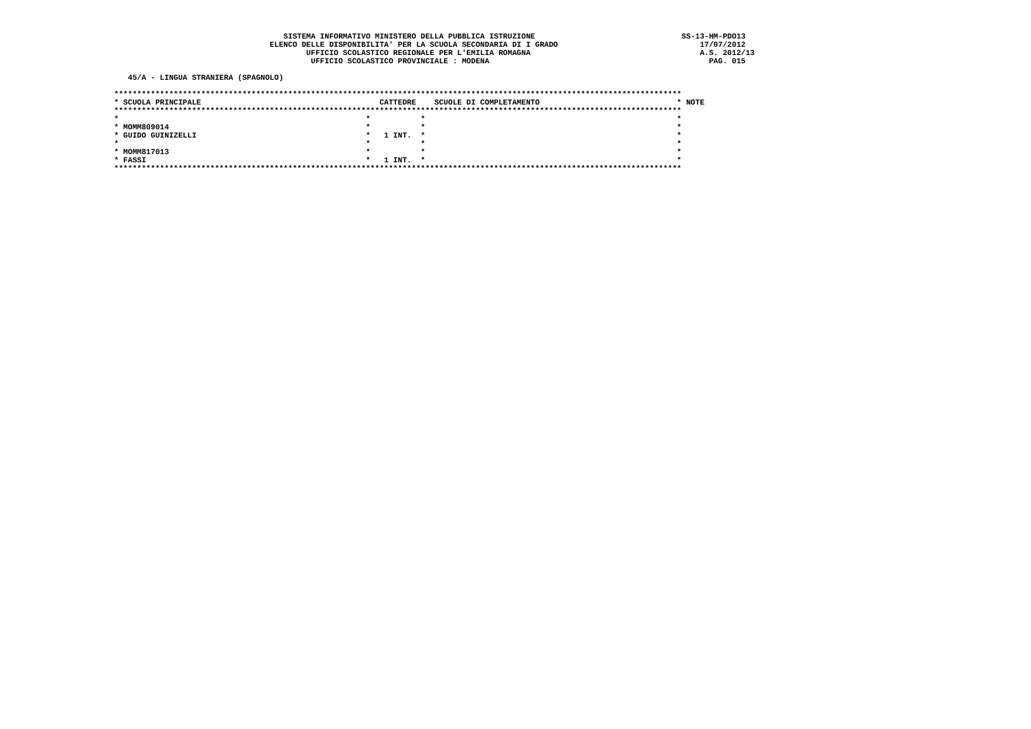SISTEMA INFORMATIVO MINISTERO DELLA PUBBLICA ISTRUZIONE                                SS-13-HM-PDO13
                                  ELENCO DELLE DISPONIBILITA' PER LA SCUOLA SECONDARIA DI I GRADO                               17/07/2012
                                          UFFICIO SCOLASTICO REGIONALE PER L'EMILIA ROMAGNA                                     A.S. 2012/13
                                           UFFICIO SCOLASTICO PROVINCIALE : MODENA                                                PAG. 015

   45/A - LINGUA STRANIERA (SPAGNOLO)

****************************************************************************************************************************
* SCUOLA PRINCIPALE                                       CATTEDRE    SCUOLE DI COMPLETAMENTO                              * NOTE
****************************************************************************************************************************
*                                                      *           *                                                       *
* MOMM809014                                           *           *                                                       *
* GUIDO GUINIZELLI                                     *   1 INT.  *                                                       *
*                                                      *           *                                                       *
* MOMM817013                                           *           *                                                       *
* FASSI                                                *   1 INT.  *                                                       *
****************************************************************************************************************************